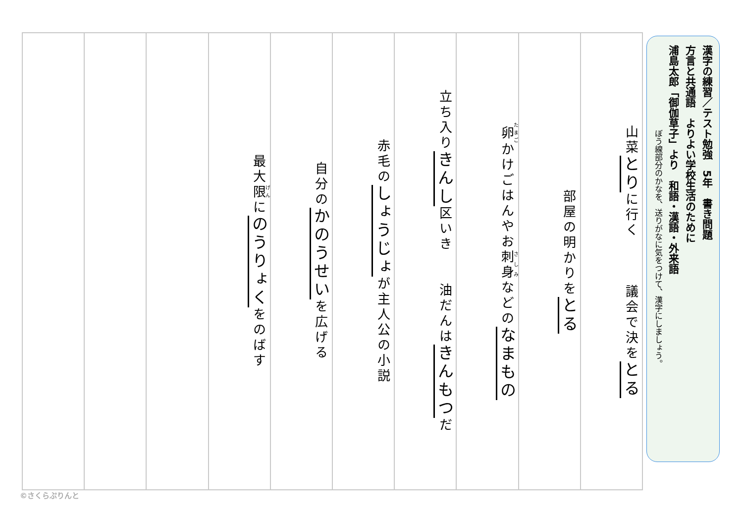漢字の練習／テスト勉強　5年　書き問題
方言と共通語　よりよい学校生活のために
浦島太郎「御伽草子」より　和語・漢語・外来語
ぼう線部分のかなを、送りがなに気をつけて、漢字にしましょう。
山菜とりに行く　　　議会で決をとる
部屋の明かりをとる
卵かけごはんやお刺身などのなまもの
立ち入りきんし区いき　　油だんはきんもつだ
赤毛のしょうじょが主人公の小説
自分のかのうせいを広げる
最大限にのうりょくをのばす
©さくらぷりんと